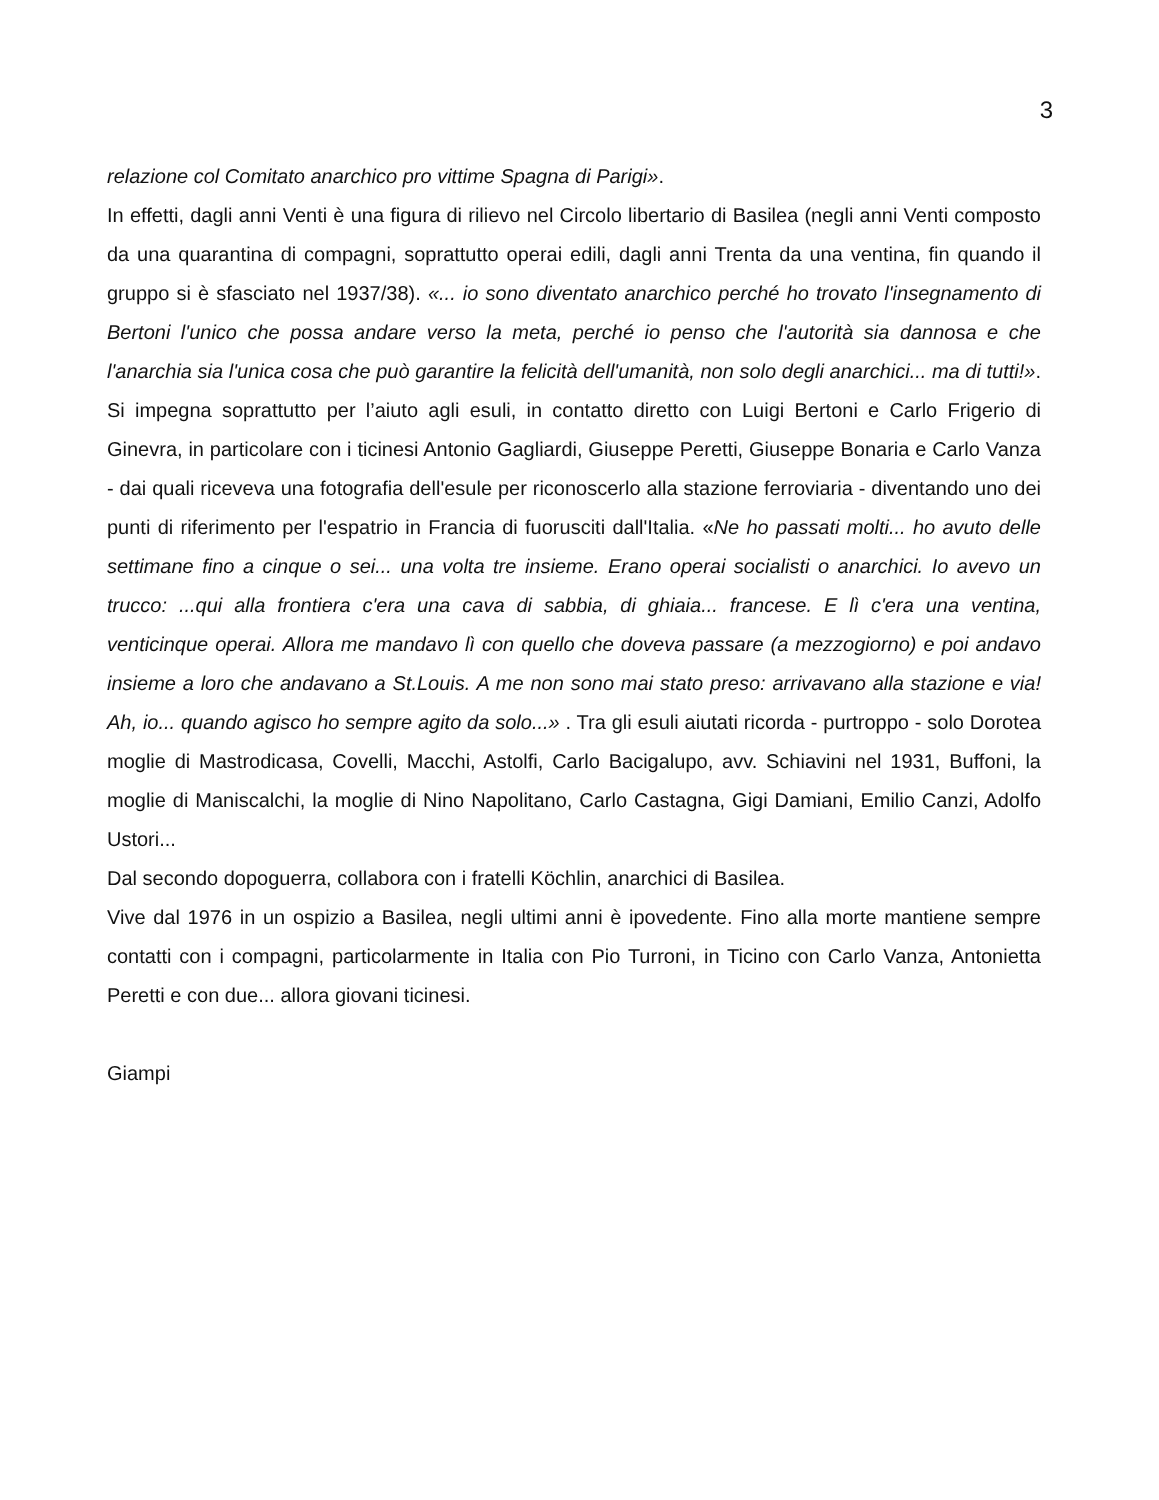3
relazione col Comitato anarchico pro vittime Spagna di Parigi».
In effetti, dagli anni Venti è una figura di rilievo nel Circolo libertario di Basilea (negli anni Venti composto da una quarantina di compagni, soprattutto operai edili, dagli anni Trenta da una ventina, fin quando il gruppo si è sfasciato nel 1937/38). «... io sono diventato anarchico perché ho trovato l'insegnamento di Bertoni l'unico che possa andare verso la meta, perché io penso che l'autorità sia dannosa e che l'anarchia sia l'unica cosa che può garantire la felicità dell'umanità, non solo degli anarchici... ma di tutti!». Si impegna soprattutto per l’aiuto agli esuli, in contatto diretto con Luigi Bertoni e Carlo Frigerio di Ginevra, in particolare con i ticinesi Antonio Gagliardi, Giuseppe Peretti, Giuseppe Bonaria e Carlo Vanza - dai quali riceveva una fotografia dell'esule per riconoscerlo alla stazione ferroviaria - diventando uno dei punti di riferimento per l'espatrio in Francia di fuorusciti dall'Italia. «Ne ho passati molti... ho avuto delle settimane fino a cinque o sei... una volta tre insieme. Erano operai socialisti o anarchici. Io avevo un trucco: ...qui alla frontiera c'era una cava di sabbia, di ghiaia... francese. E lì c'era una ventina, venticinque operai. Allora me mandavo lì con quello che doveva passare (a mezzogiorno) e poi andavo insieme a loro che andavano a St.Louis. A me non sono mai stato preso: arrivavano alla stazione e via! Ah, io... quando agisco ho sempre agito da solo...» . Tra gli esuli aiutati ricorda - purtroppo - solo Dorotea moglie di Mastrodicasa, Covelli, Macchi, Astolfi, Carlo Bacigalupo, avv. Schiavini nel 1931, Buffoni, la moglie di Maniscalchi, la moglie di Nino Napolitano, Carlo Castagna, Gigi Damiani, Emilio Canzi, Adolfo Ustori...
Dal secondo dopoguerra, collabora con i fratelli Köchlin, anarchici di Basilea.
Vive dal 1976 in un ospizio a Basilea, negli ultimi anni è ipovedente. Fino alla morte mantiene sempre contatti con i compagni, particolarmente in Italia con Pio Turroni, in Ticino con Carlo Vanza, Antonietta Peretti e con due... allora giovani ticinesi.
Giampi